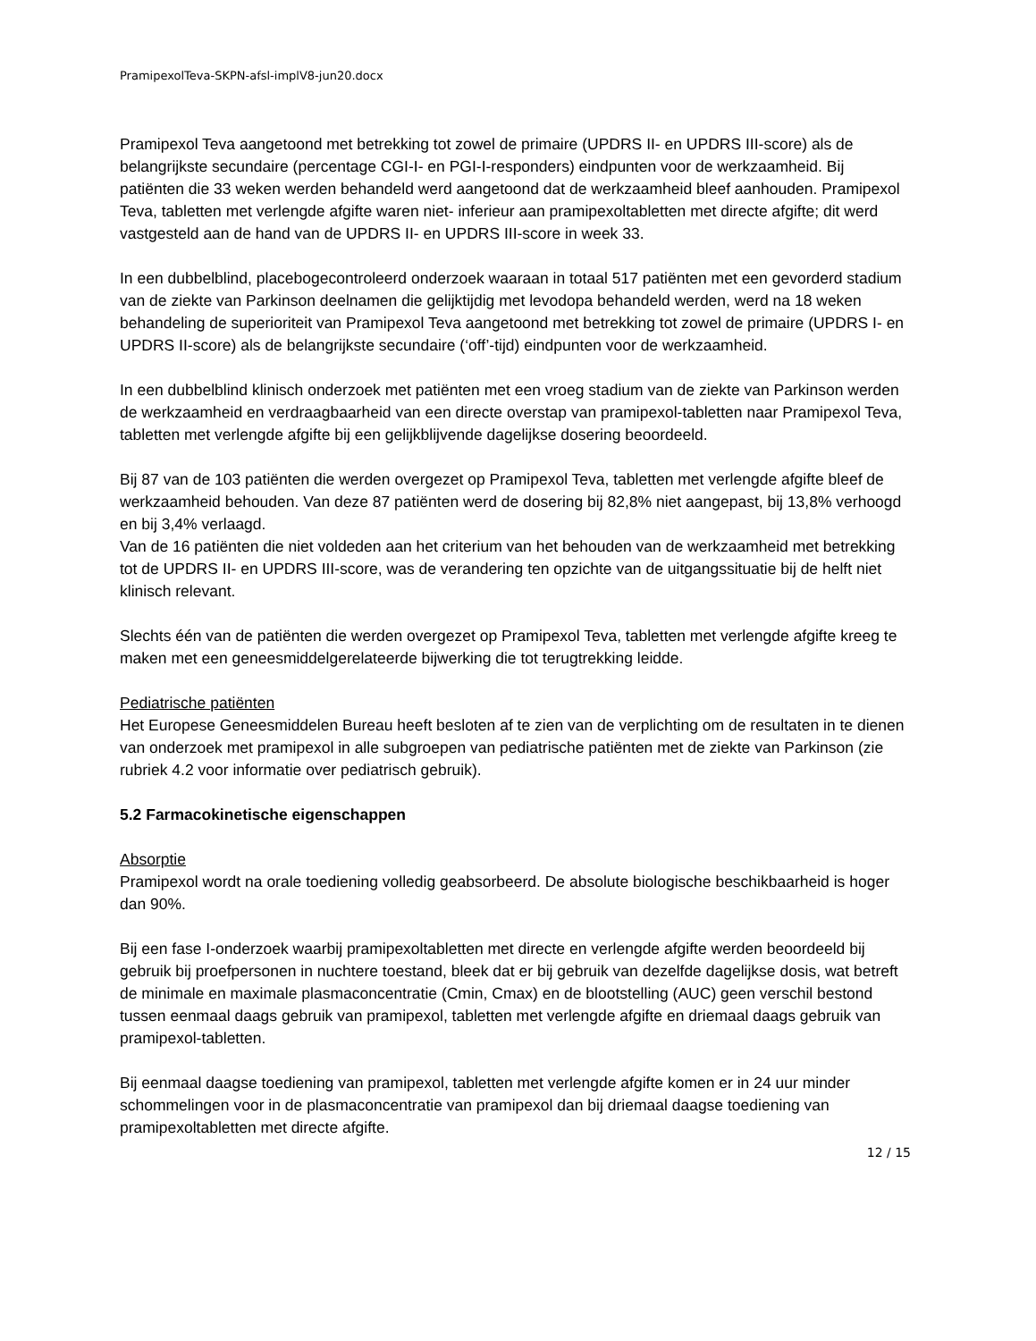PramipexolTeva-SKPN-afsl-implV8-jun20.docx
Pramipexol Teva aangetoond met betrekking tot zowel de primaire (UPDRS II- en UPDRS III-score) als de belangrijkste secundaire (percentage CGI-I- en PGI-I-responders) eindpunten voor de werkzaamheid. Bij patiënten die 33 weken werden behandeld werd aangetoond dat de werkzaamheid bleef aanhouden. Pramipexol Teva, tabletten met verlengde afgifte waren niet- inferieur aan pramipexoltabletten met directe afgifte; dit werd vastgesteld aan de hand van de UPDRS II- en UPDRS III-score in week 33.
In een dubbelblind, placebogecontroleerd onderzoek waaraan in totaal 517 patiënten met een gevorderd stadium van de ziekte van Parkinson deelnamen die gelijktijdig met levodopa behandeld werden, werd na 18 weken behandeling de superioriteit van Pramipexol Teva aangetoond met betrekking tot zowel de primaire (UPDRS I- en UPDRS II-score) als de belangrijkste secundaire (‘off’-tijd) eindpunten voor de werkzaamheid.
In een dubbelblind klinisch onderzoek met patiënten met een vroeg stadium van de ziekte van Parkinson werden de werkzaamheid en verdraagbaarheid van een directe overstap van pramipexol-tabletten naar Pramipexol Teva, tabletten met verlengde afgifte bij een gelijkblijvende dagelijkse dosering beoordeeld.
Bij 87 van de 103 patiënten die werden overgezet op Pramipexol Teva, tabletten met verlengde afgifte bleef de werkzaamheid behouden. Van deze 87 patiënten werd de dosering bij 82,8% niet aangepast, bij 13,8% verhoogd en bij 3,4% verlaagd.
Van de 16 patiënten die niet voldeden aan het criterium van het behouden van de werkzaamheid met betrekking tot de UPDRS II- en UPDRS III-score, was de verandering ten opzichte van de uitgangssituatie bij de helft niet klinisch relevant.
Slechts één van de patiënten die werden overgezet op Pramipexol Teva, tabletten met verlengde afgifte kreeg te maken met een geneesmiddelgerelateerde bijwerking die tot terugtrekking leidde.
Pediatrische patiënten
Het Europese Geneesmiddelen Bureau heeft besloten af te zien van de verplichting om de resultaten in te dienen van onderzoek met pramipexol in alle subgroepen van pediatrische patiënten met de ziekte van Parkinson (zie rubriek 4.2 voor informatie over pediatrisch gebruik).
5.2 Farmacokinetische eigenschappen
Absorptie
Pramipexol wordt na orale toediening volledig geabsorbeerd. De absolute biologische beschikbaarheid is hoger dan 90%.
Bij een fase I-onderzoek waarbij pramipexoltabletten met directe en verlengde afgifte werden beoordeeld bij gebruik bij proefpersonen in nuchtere toestand, bleek dat er bij gebruik van dezelfde dagelijkse dosis, wat betreft de minimale en maximale plasmaconcentratie (Cmin, Cmax) en de blootstelling (AUC) geen verschil bestond tussen eenmaal daags gebruik van pramipexol, tabletten met verlengde afgifte en driemaal daags gebruik van pramipexol-tabletten.
Bij eenmaal daagse toediening van pramipexol, tabletten met verlengde afgifte komen er in 24 uur minder schommelingen voor in de plasmaconcentratie van pramipexol dan bij driemaal daagse toediening van pramipexoltabletten met directe afgifte.
12 / 15